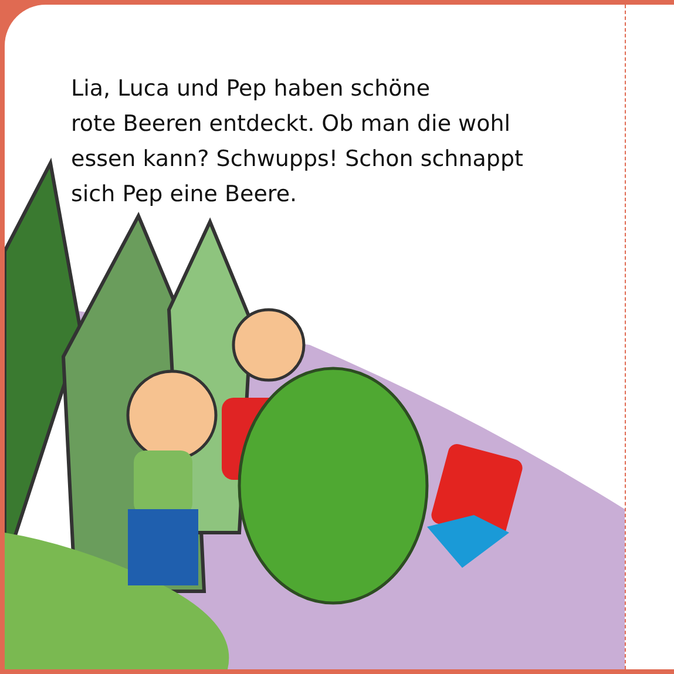Lia, Luca und Pep haben schöne
rote Beeren entdeckt. Ob man die wohl
essen kann? Schwupps! Schon schnappt
sich Pep eine Beere.